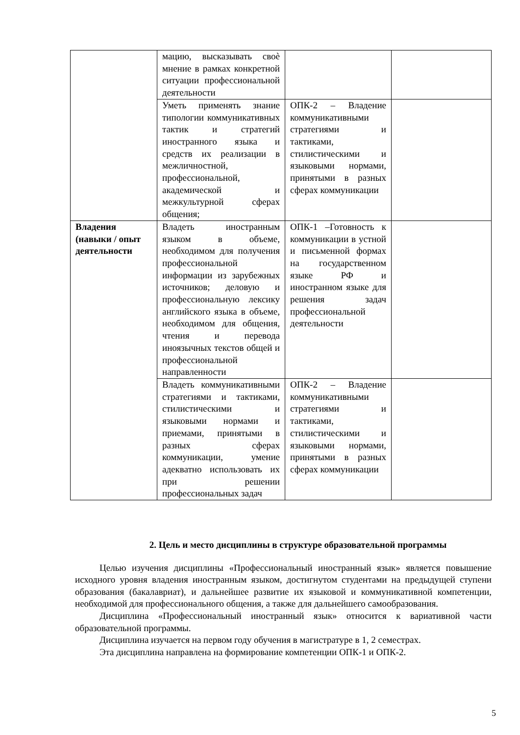| | мацию, высказывать своѐ мнение в рамках конкретной ситуации профессиональной деятельности | | |
| | Уметь применять знание типологии коммуникативных тактик и стратегий иностранного языка и средств их реализации в межличностной, профессиональной, академической и межкультурной сферах общения; | ОПК-2 – Владение коммуникативными стратегиями и тактиками, стилистическими и языковыми нормами, принятыми в разных сферах коммуникации | |
| Владения (навыки / опыт деятельности | Владеть иностранным языком в объеме, необходимом для получения профессиональной информации из зарубежных источников; деловую и профессиональную лексику английского языка в объеме, необходимом для общения, чтения и перевода иноязычных текстов общей и профессиональной направленности | ОПК-1 –Готовность к коммуникации в устной и письменной формах на государственном языке РФ и иностранном языке для решения задач профессиональной деятельности | |
| | Владеть коммуникативными стратегиями и тактиками, стилистическими и языковыми нормами и приемами, принятыми в разных сферах коммуникации, умение адекватно использовать их при решении профессиональных задач | ОПК-2 – Владение коммуникативными стратегиями и тактиками, стилистическими и языковыми нормами, принятыми в разных сферах коммуникации | |
2. Цель и место дисциплины в структуре образовательной программы
Целью изучения дисциплины «Профессиональный иностранный язык» является повышение исходного уровня владения иностранным языком, достигнутом студентами на предыдущей ступени образования (бакалавриат), и дальнейшее развитие их языковой и коммуникативной компетенции, необходимой для профессионального общения, а также для дальнейшего самообразования.
Дисциплина «Профессиональный иностранный язык» относится к вариативной части образовательной программы.
Дисциплина изучается на первом году обучения в магистратуре в 1, 2 семестрах.
Эта дисциплина направлена на формирование компетенции ОПК-1 и ОПК-2.
5